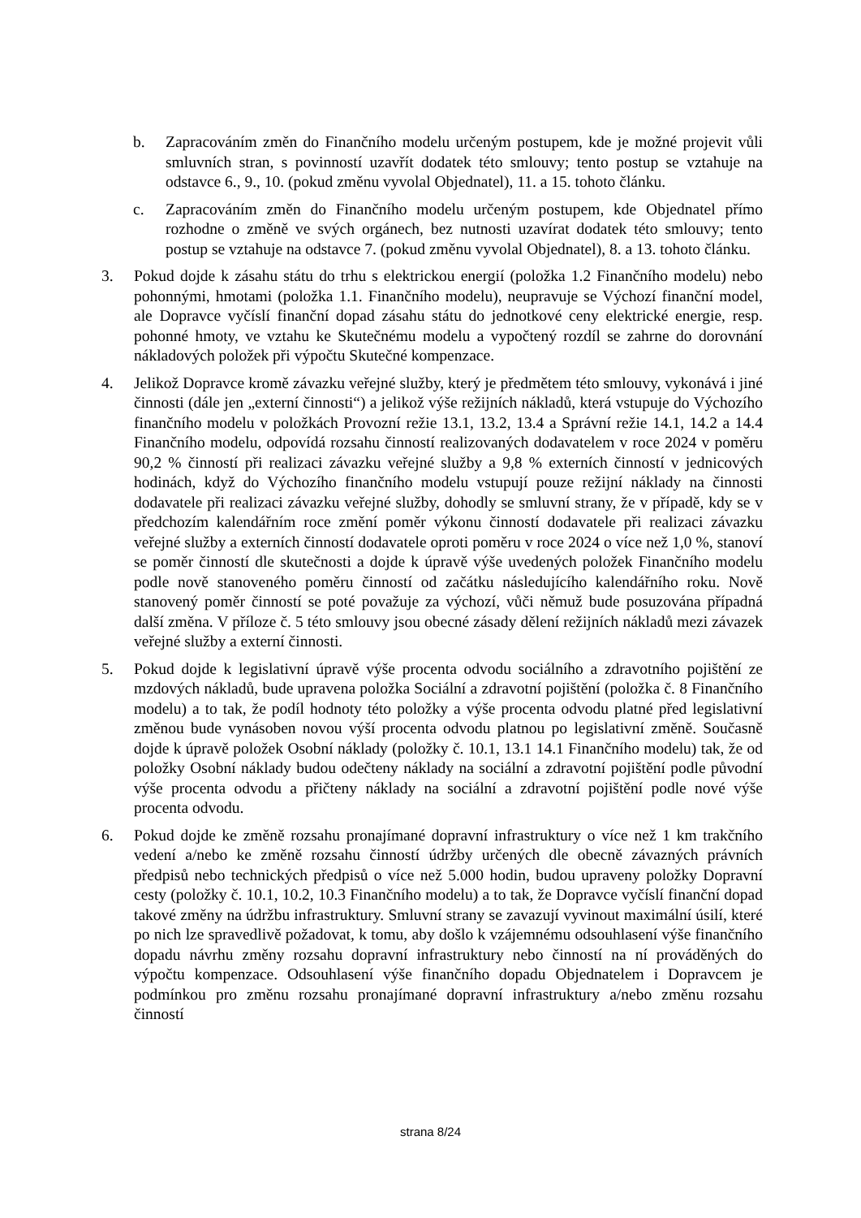b. Zapracováním změn do Finančního modelu určeným postupem, kde je možné projevit vůli smluvních stran, s povinností uzavřít dodatek této smlouvy; tento postup se vztahuje na odstavce 6., 9., 10. (pokud změnu vyvolal Objednatel), 11. a 15. tohoto článku.
c. Zapracováním změn do Finančního modelu určeným postupem, kde Objednatel přímo rozhodne o změně ve svých orgánech, bez nutnosti uzavírat dodatek této smlouvy; tento postup se vztahuje na odstavce 7. (pokud změnu vyvolal Objednatel), 8. a 13. tohoto článku.
3. Pokud dojde k zásahu státu do trhu s elektrickou energií (položka 1.2 Finančního modelu) nebo pohonnými, hmotami (položka 1.1. Finančního modelu), neupravuje se Výchozí finanční model, ale Dopravce vyčíslí finanční dopad zásahu státu do jednotkové ceny elektrické energie, resp. pohonné hmoty, ve vztahu ke Skutečnému modelu a vypočtený rozdíl se zahrne do dorovnání nákladových položek při výpočtu Skutečné kompenzace.
4. Jelikož Dopravce kromě závazku veřejné služby, který je předmětem této smlouvy, vykonává i jiné činnosti (dále jen „externí činnosti“) a jelikož výše režijních nákladů, která vstupuje do Výchozího finančního modelu v položkách Provozní režie 13.1, 13.2, 13.4 a Správní režie 14.1, 14.2 a 14.4 Finančního modelu, odpovídá rozsahu činností realizovaných dodavatelem v roce 2024 v poměru 90,2 % činností při realizaci závazku veřejné služby a 9,8 % externích činností v jednicových hodinách, když do Výchozího finančního modelu vstupují pouze režijní náklady na činnosti dodavatele při realizaci závazku veřejné služby, dohodly se smluvní strany, že v případě, kdy se v předchozím kalendářním roce změní poměr výkonu činností dodavatele při realizaci závazku veřejné služby a externích činností dodavatele oproti poměru v roce 2024 o více než 1,0 %, stanoví se poměr činností dle skutečnosti a dojde k úpravě výše uvedených položek Finančního modelu podle nově stanoveného poměru činností od začátku následujícího kalendářního roku. Nově stanovený poměr činností se poté považuje za výchozí, vůči němuž bude posuzována případná další změna. V příloze č. 5 této smlouvy jsou obecné zásady dělení režijních nákladů mezi závazek veřejné služby a externí činnosti.
5. Pokud dojde k legislativní úpravě výše procenta odvodu sociálního a zdravotního pojištění ze mzdových nákladů, bude upravena položka Sociální a zdravotní pojištění (položka č. 8 Finančního modelu) a to tak, že podíl hodnoty této položky a výše procenta odvodu platné před legislativní změnou bude vynásoben novou výší procenta odvodu platnou po legislativní změně. Současně dojde k úpravě položek Osobní náklady (položky č. 10.1, 13.1 14.1 Finančního modelu) tak, že od položky Osobní náklady budou odečteny náklady na sociální a zdravotní pojištění podle původní výše procenta odvodu a přičteny náklady na sociální a zdravotní pojištění podle nové výše procenta odvodu.
6. Pokud dojde ke změně rozsahu pronajímané dopravní infrastruktury o více než 1 km trakčního vedení a/nebo ke změně rozsahu činností údržby určených dle obecně závazných právních předpisů nebo technických předpisů o více než 5.000 hodin, budou upraveny položky Dopravní cesty (položky č. 10.1, 10.2, 10.3 Finančního modelu) a to tak, že Dopravce vyčíslí finanční dopad takové změny na údržbu infrastruktury. Smluvní strany se zavazují vyvinout maximální úsilí, které po nich lze spravedlivě požadovat, k tomu, aby došlo k vzájemnému odsouhlasení výše finančního dopadu návrhu změny rozsahu dopravní infrastruktury nebo činností na ní prováděných do výpočtu kompenzace. Odsouhlasení výše finančního dopadu Objednatelem i Dopravcem je podmínkou pro změnu rozsahu pronajímané dopravní infrastruktury a/nebo změnu rozsahu činností
strana 8/24